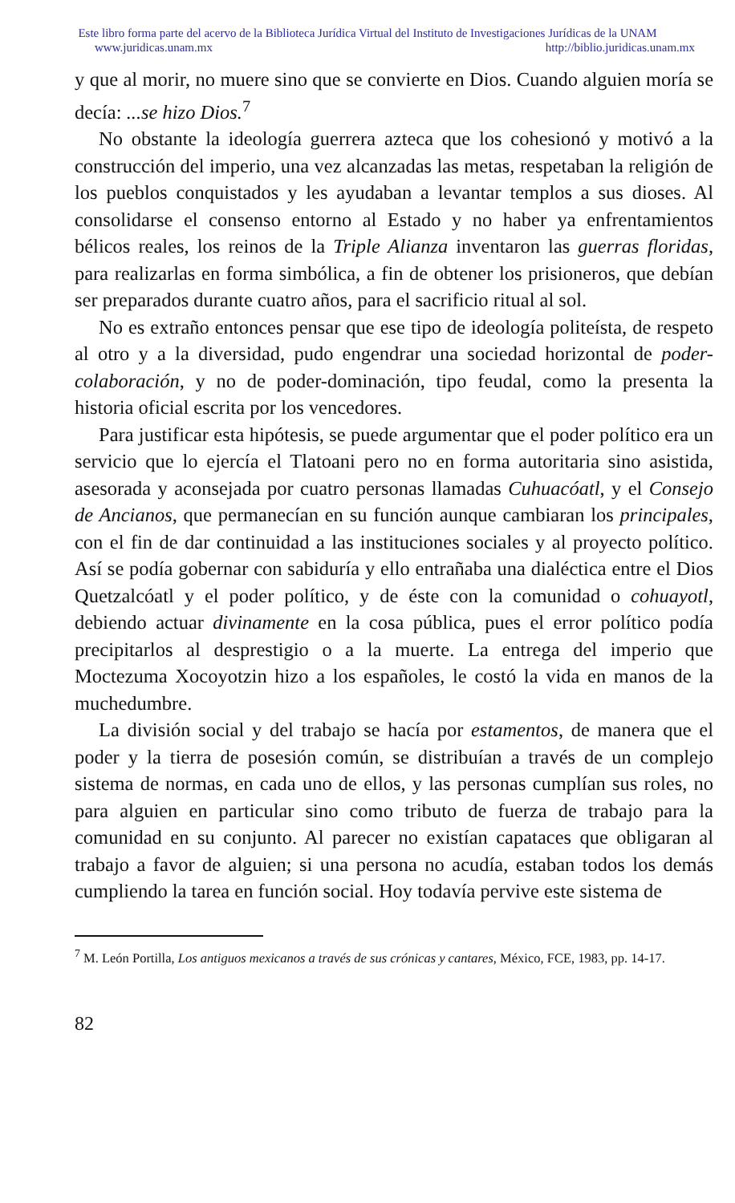Este libro forma parte del acervo de la Biblioteca Jurídica Virtual del Instituto de Investigaciones Jurídicas de la UNAM
www.juridicas.unam.mx http://biblio.juridicas.unam.mx
y que al morir, no muere sino que se convierte en Dios. Cuando alguien moría se decía: ...se hizo Dios.<sup>7</sup>
No obstante la ideología guerrera azteca que los cohesionó y motivó a la construcción del imperio, una vez alcanzadas las metas, respetaban la religión de los pueblos conquistados y les ayudaban a levantar templos a sus dioses. Al consolidarse el consenso entorno al Estado y no haber ya enfrentamientos bélicos reales, los reinos de la Triple Alianza inventaron las guerras floridas, para realizarlas en forma simbólica, a fin de obtener los prisioneros, que debían ser preparados durante cuatro años, para el sacrificio ritual al sol.
No es extraño entonces pensar que ese tipo de ideología politeísta, de respeto al otro y a la diversidad, pudo engendrar una sociedad horizontal de poder-colaboración, y no de poder-dominación, tipo feudal, como la presenta la historia oficial escrita por los vencedores.
Para justificar esta hipótesis, se puede argumentar que el poder político era un servicio que lo ejercía el Tlatoani pero no en forma autoritaria sino asistida, asesorada y aconsejada por cuatro personas llamadas Cuhuacóatl, y el Consejo de Ancianos, que permanecían en su función aunque cambiaran los principales, con el fin de dar continuidad a las instituciones sociales y al proyecto político. Así se podía gobernar con sabiduría y ello entrañaba una dialéctica entre el Dios Quetzalcóatl y el poder político, y de éste con la comunidad o cohuayotl, debiendo actuar divinamente en la cosa pública, pues el error político podía precipitarlos al desprestigio o a la muerte. La entrega del imperio que Moctezuma Xocoyotzin hizo a los españoles, le costó la vida en manos de la muchedumbre.
La división social y del trabajo se hacía por estamentos, de manera que el poder y la tierra de posesión común, se distribuían a través de un complejo sistema de normas, en cada uno de ellos, y las personas cumplían sus roles, no para alguien en particular sino como tributo de fuerza de trabajo para la comunidad en su conjunto. Al parecer no existían capataces que obligaran al trabajo a favor de alguien; si una persona no acudía, estaban todos los demás cumpliendo la tarea en función social. Hoy todavía pervive este sistema de
<sup>7</sup> M. León Portilla, Los antiguos mexicanos a través de sus crónicas y cantares, México, FCE, 1983, pp. 14-17.
82